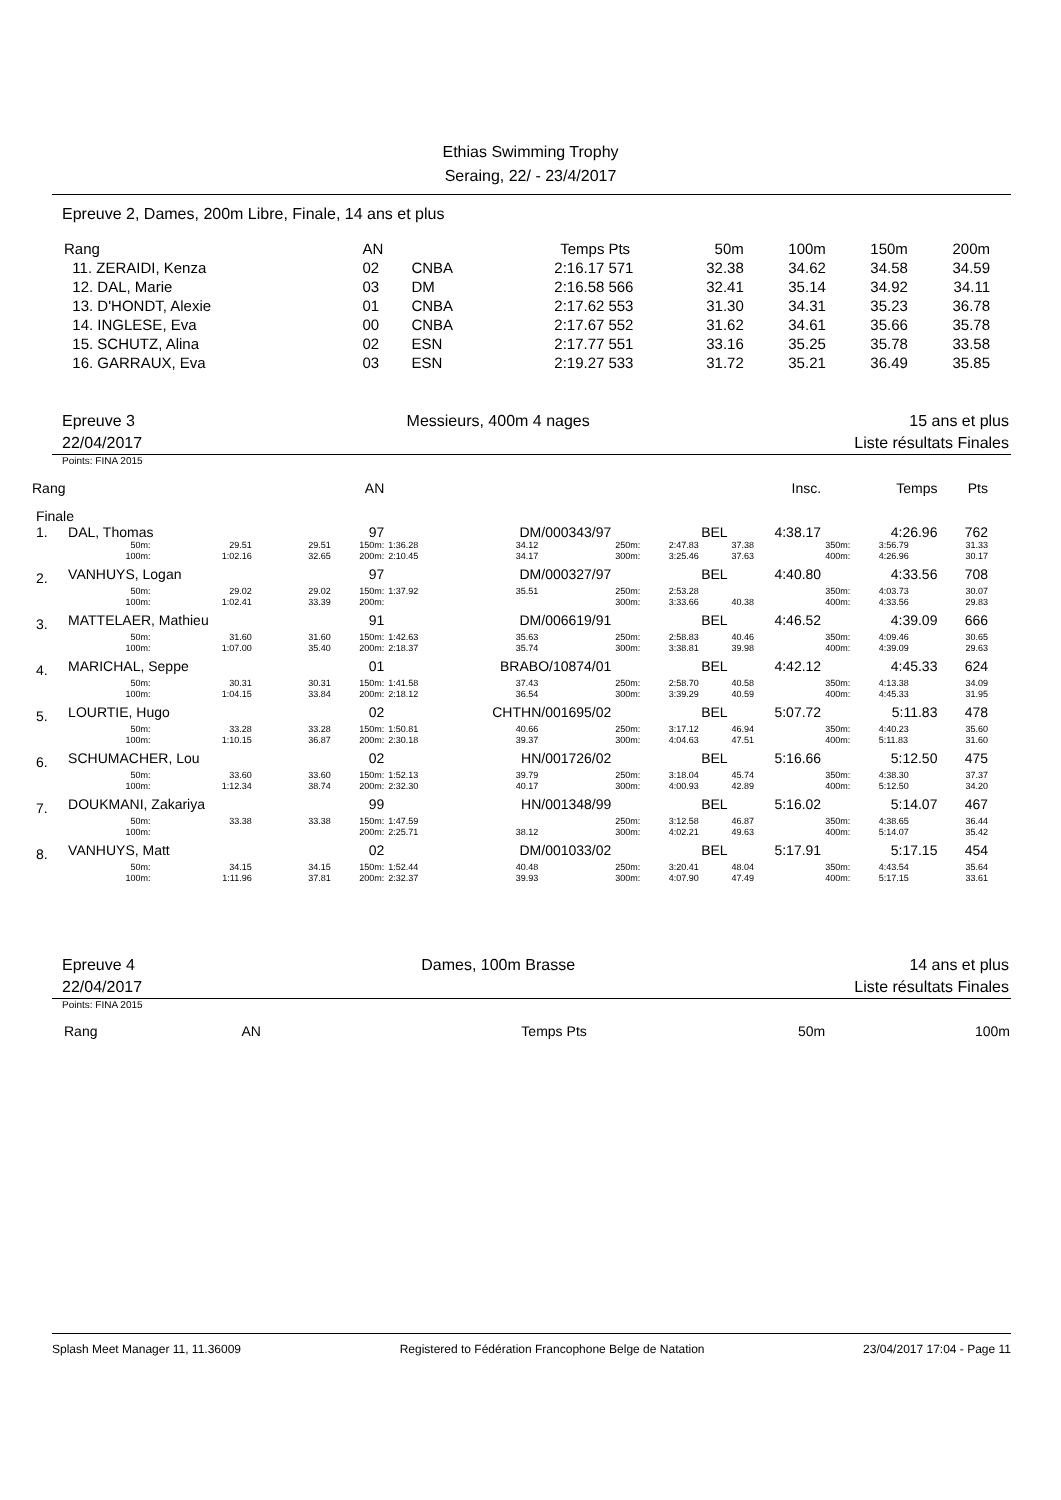Ethias Swimming Trophy
Seraing, 22/ - 23/4/2017
Epreuve 2, Dames, 200m Libre, Finale, 14 ans et plus
| Rang | AN | | Temps | Pts | 50m | 100m | 150m | 200m |
| --- | --- | --- | --- | --- | --- | --- | --- | --- |
| 11. ZERAIDI, Kenza | 02 | CNBA | 2:16.17 | 571 | 32.38 | 34.62 | 34.58 | 34.59 |
| 12. DAL, Marie | 03 | DM | 2:16.58 | 566 | 32.41 | 35.14 | 34.92 | 34.11 |
| 13. D'HONDT, Alexie | 01 | CNBA | 2:17.62 | 553 | 31.30 | 34.31 | 35.23 | 36.78 |
| 14. INGLESE, Eva | 00 | CNBA | 2:17.67 | 552 | 31.62 | 34.61 | 35.66 | 35.78 |
| 15. SCHUTZ, Alina | 02 | ESN | 2:17.77 | 551 | 33.16 | 35.25 | 35.78 | 33.58 |
| 16. GARRAUX, Eva | 03 | ESN | 2:19.27 | 533 | 31.72 | 35.21 | 36.49 | 35.85 |
Epreuve 3
22/04/2017 Messieurs, 400m 4 nages 15 ans et plus
Liste résultats Finales
Points: FINA 2015
| Rang | | | AN | | | | | | Insc. | Temps | | Pts |
| Finale | | | | | | | | | | | | |
| 1. | DAL, Thomas | | | 97 | DM/000343/97 | | BEL | | 4:38.17 | 4:26.96 | | 762 |
| | 50m: 100m: | 29.51 1:02.16 | 29.51 32.65 | 150m: 200m: | 1:36.28 2:10.45 | 34.12 34.17 | 250m: 300m: | 2:47.83 3:25.46 | 37.38 37.63 | 350m: 400m: | 3:56.79 4:26.96 | 31.33 30.17 |
| 2. | VANHUYS, Logan | | | 97 | DM/000327/97 | | BEL | | 4:40.80 | 4:33.56 | | 708 |
| | 50m: 100m: | 29.02 1:02.41 | 29.02 33.39 | 150m: 200m: | 1:37.92 | 35.51 | 250m: 300m: | 2:53.28 3:33.66 | 40.38 | 350m: 400m: | 4:03.73 4:33.56 | 30.07 29.83 |
| 3. | MATTELAER, Mathieu | | | 91 | DM/006619/91 | | BEL | | 4:46.52 | 4:39.09 | | 666 |
| | 50m: 100m: | 31.60 1:07.00 | 31.60 35.40 | 150m: 200m: | 1:42.63 2:18.37 | 35.63 35.74 | 250m: 300m: | 2:58.83 3:38.81 | 40.46 39.98 | 350m: 400m: | 4:09.46 4:39.09 | 30.65 29.63 |
| 4. | MARICHAL, Seppe | | | 01 | BRABO/10874/01 | | BEL | | 4:42.12 | 4:45.33 | | 624 |
| | 50m: 100m: | 30.31 1:04.15 | 30.31 33.84 | 150m: 200m: | 1:41.58 2:18.12 | 37.43 36.54 | 250m: 300m: | 2:58.70 3:39.29 | 40.58 40.59 | 350m: 400m: | 4:13.38 4:45.33 | 34.09 31.95 |
| 5. | LOURTIE, Hugo | | | 02 | CHTHN/001695/02 | | BEL | | 5:07.72 | 5:11.83 | | 478 |
| | 50m: 100m: | 33.28 1:10.15 | 33.28 36.87 | 150m: 200m: | 1:50.81 2:30.18 | 40.66 39.37 | 250m: 300m: | 3:17.12 4:04.63 | 46.94 47.51 | 350m: 400m: | 4:40.23 5:11.83 | 35.60 31.60 |
| 6. | SCHUMACHER, Lou | | | 02 | HN/001726/02 | | BEL | | 5:16.66 | 5:12.50 | | 475 |
| | 50m: 100m: | 33.60 1:12.34 | 33.60 38.74 | 150m: 200m: | 1:52.13 2:32.30 | 39.79 40.17 | 250m: 300m: | 3:18.04 4:00.93 | 45.74 42.89 | 350m: 400m: | 4:38.30 5:12.50 | 37.37 34.20 |
| 7. | DOUKMANI, Zakariya | | | 99 | HN/001348/99 | | BEL | | 5:16.02 | 5:14.07 | | 467 |
| | 50m: 100m: | 33.38 | 33.38 | 150m: 200m: | 1:47.59 2:25.71 | 38.12 | 250m: 300m: | 3:12.58 4:02.21 | 46.87 49.63 | 350m: 400m: | 4:38.65 5:14.07 | 36.44 35.42 |
| 8. | VANHUYS, Matt | | | 02 | DM/001033/02 | | BEL | | 5:17.91 | 5:17.15 | | 454 |
| | 50m: 100m: | 34.15 1:11.96 | 34.15 37.81 | 150m: 200m: | 1:52.44 2:32.37 | 40.48 39.93 | 250m: 300m: | 3:20.41 4:07.90 | 48.04 47.49 | 350m: 400m: | 4:43.54 5:17.15 | 35.64 33.61 |
Epreuve 4
22/04/2017 Dames, 100m Brasse 14 ans et plus
Liste résultats Finales
Points: FINA 2015
| Rang | AN | Temps | Pts | 50m | 100m |
Splash Meet Manager 11, 11.36009 Registered to Fédération Francophone Belge de Natation 23/04/2017 17:04 - Page 11